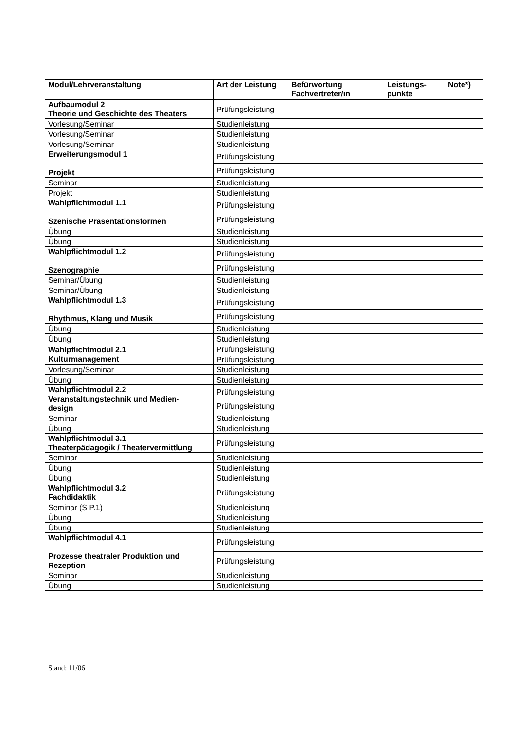| Modul/Lehrveranstaltung | Art der Leistung | Befürwortung Fachvertreter/in | Leistungs- punkte | Note*) |
| --- | --- | --- | --- | --- |
| Aufbaumodul 2 Theorie und Geschichte des Theaters | Prüfungsleistung | | | |
| Vorlesung/Seminar | Studienleistung | | | |
| Vorlesung/Seminar | Studienleistung | | | |
| Vorlesung/Seminar | Studienleistung | | | |
| Erweiterungsmodul 1 Projekt | Prüfungsleistung | | | |
| | Prüfungsleistung | | | |
| Seminar | Studienleistung | | | |
| Projekt | Studienleistung | | | |
| Wahlpflichtmodul 1.1 Szenische Präsentationsformen | Prüfungsleistung | | | |
| | Prüfungsleistung | | | |
| Übung | Studienleistung | | | |
| Übung | Studienleistung | | | |
| Wahlpflichtmodul 1.2 Szenographie | Prüfungsleistung | | | |
| | Prüfungsleistung | | | |
| Seminar/Übung | Studienleistung | | | |
| Seminar/Übung | Studienleistung | | | |
| Wahlpflichtmodul 1.3 Rhythmus, Klang und Musik | Prüfungsleistung | | | |
| | Prüfungsleistung | | | |
| Übung | Studienleistung | | | |
| Übung | Studienleistung | | | |
| Wahlpflichtmodul 2.1 Kulturmanagement | Prüfungsleistung | | | |
| | Prüfungsleistung | | | |
| Vorlesung/Seminar | Studienleistung | | | |
| Übung | Studienleistung | | | |
| Wahlpflichtmodul 2.2 Veranstaltungstechnik und Medien- design | Prüfungsleistung | | | |
| | Prüfungsleistung | | | |
| Seminar | Studienleistung | | | |
| Übung | Studienleistung | | | |
| Wahlpflichtmodul 3.1 Theaterpädagogik / Theatervermittlung | Prüfungsleistung | | | |
| Seminar | Studienleistung | | | |
| Übung | Studienleistung | | | |
| Übung | Studienleistung | | | |
| Wahlpflichtmodul 3.2 Fachdidaktik | Prüfungsleistung | | | |
| Seminar (S P.1) | Studienleistung | | | |
| Übung | Studienleistung | | | |
| Übung | Studienleistung | | | |
| Wahlpflichtmodul 4.1 Prozesse theatraler Produktion und Rezeption | Prüfungsleistung | | | |
| | Prüfungsleistung | | | |
| Seminar | Studienleistung | | | |
| Übung | Studienleistung | | | |
Stand: 11/06